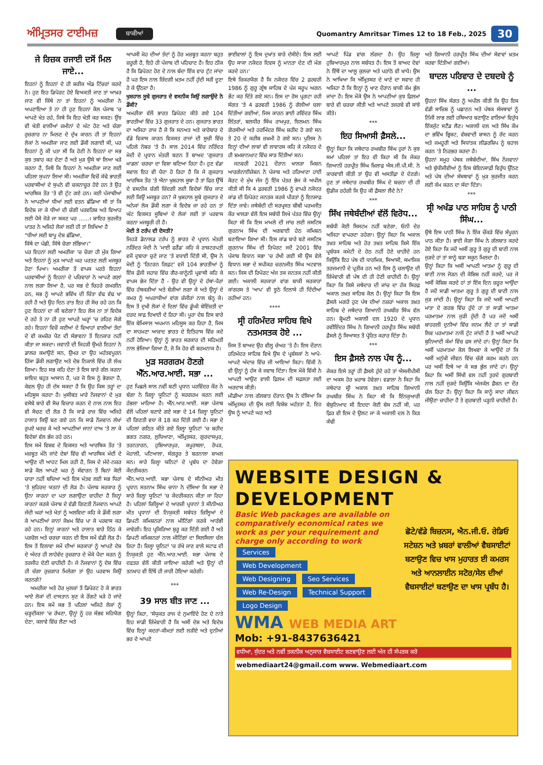ਅੰਮ੍ਰਿਤਸਰ ਟਾਈਮਜ਼
ਬਾਕੀਆਂ
Quomantry Amritsar Times 12 to 18 Feb., 2025
30
ਜੇ ਰਿਜ਼ਕ ਰਜਾਈ ਦਸੋਂ ਮਿਲ ਜਾਏ...
ਇਹਨਾਂ ਨੂੰ ਇਹਨਾਂ ਦੇ ਹੀ ਸ਼ਰੀਕ ਔਡ ਟਿੱਚਰਾਂ ਕਰਦੇ ਨੇ। ਹੁਣ ਇਹ ਡਿਪੋਰਟ ਹੋਏ ਵਿਅਕਤੀ ਜਾਣ ਤਾਂ ਆਖ਼ਰ ਜਾਣ ਵੀ ਕਿੱਥੇ ਨਾ ਤਾਂ ਇਹਨਾਂ ਨੂੰ ਅਮਰੀਕਾ ਨੇ ਅਪਣਾਇਆ ਤੇ ਨਾ ਹੀ ਹੁਣ ਇਹਨਾਂ ਕੋਲ ਪੰਜਾਬ 'ਚ ਆਪਣੇ ਖੇਤ ਰਹੇ, ਜਿਥੇ ਕਿ ਇਹ ਖੇਤੀ ਕਰ ਸਕਣ। ਉਂਝ ਵੀ ਖੇਤੀ ਵਾਲੀਆਂ ਜ਼ਮੀਨਾਂ ਦੇ ਘੱਟ ਹੋਣ ਅਤੇ ਚੰਗਾ ਰੁਜ਼ਗਾਰ ਨਾ ਮਿਲਣ ਦੇ ਦੁੱਖ ਕਾਰਨ ਹੀ ਤਾਂ ਇਹਨਾਂ ਲੋਕਾਂ ਨੇ ਅਮਰੀਕਾ ਜਾਣ ਲਈ ਡੌਂਕੀ ਲਗਾਈ ਸੀ, ਪਰ ਇਹਨਾਂ ਨੂੰ ਕੀ ਪਤਾ ਸੀ ਕਿ ਹੋਣੀ ਨੇ ਇਹਨਾਂ ਦਾ ਸਭ ਕੁਝ ਤਬਾਹ ਕਰ ਦੇਣਾ ਹੈ ਅਤੇ ਮੁੜ ਉਸੇ ਥਾਂ ਲਿਆ ਖੜੇ ਕਰਨਾ ਹੈ, ਜਿਥੋਂ ਕਿ ਇਹਨਾਂ ਨੇ ਅਮਰੀਕਾ ਜਾਣ ਲਈ ਪਹਿਲਾ ਸੁਪਨਾ ਲਿਆ ਸੀ। ਅਮਰੀਕਾ ਵਿਚੋਂ ਕੱਢੇ ਭਾਰਤੀ ਪਰਵਾਸੀਆਂ ਦੇ ਸੁਪਨੇ ਵੀ ਚਕਨਾਚੂਰ ਹੋਏ ਹਨ ਤੇ ਉਹ ਆਰਥਿਕ ਤੌਰ 'ਤੇ ਵੀ ਟੁੱਟ ਗਏ ਹਨ। ਕਈ ਪੰਜਾਬੀਆਂ ਨੇ ਆਪਣੀਆਂ ਧੀਆਂ ਲਈ ਵਤਨ ਛੱਡਿਆ ਸੀ ਤਾਂ ਕਿ ਵਿਦੇਸ਼ ਜਾ ਕੇ ਧੀਆਂ ਦੀ ਚੰਗੀ ਪਰਵਰਿਸ਼ ਅਤੇ ਵਿਆਹ ਲਈ ਪੈਸੇ ਜੋੜੇ ਜਾ ਸਕਣ ਪਰ ......। ਸ਼ਾਇਰ ਸੁਰਜੀਤ ਪਾਤਰ ਨੇ ਅਜਿਹੇ ਲੋਕਾਂ ਲਈ ਹੀ ਤਾਂ ਲਿਖਿਆ ਹੈ
"ਧੀਆਂ ਲਈ ਬਾਪੂ ਦੇਸ਼ ਛੱਡਿਆ,
ਕਿੱਥੇ ਦਾ ਪੰਛੀ, ਕਿੱਥੇ ਚੋਗਾ ਲੱਭਿਆ।"
ਪਰ ਇਹਨਾਂ ਲਈ ਅਮਰੀਕਾ 'ਚ ਚੋਗਾ ਹੀ ਮੁੱਕ ਗਿਆ ਅਤੇ ਇਹਨਾਂ ਨੂੰ ਮੁੜ ਆਪਣੇ ਘਰ ਪਰਤਣ ਲਈ ਮਜਬੂਰ ਹੋਣਾ ਪਿਆ। ਅਮਰੀਕਾ ਤੋਂ ਵਾਪਸ ਪਰਤੇ ਇਹਨਾਂ ਪਰਵਾਸੀਆਂ ਨੂੰ ਇਹਨਾਂ ਦੇ ਪਰਿਵਾਰਾਂ ਨੇ ਆਪਣੇ ਗਲ਼ਾਂ ਨਾਲ ਲਗਾ ਲਿਆ ਹੈ, ਪਰ ਸਭ ਦੇ ਚਿਹਰੇ ਗਮਗੀਨ ਹਨ, ਸਭ ਨੂੰ ਆਪਣੇ ਭਵਿੱਖ ਦੀ ਚਿੰਤਾ ਵੱਢ ਵੱਢ ਖਾ ਰਹੀ ਹੈ ਅਤੇ ਉਹ ਦਿਨ ਰਾਤ ਇਹ ਹੀ ਸੋਚ ਰਹੇ ਹਨ ਕਿ ਹੁਣ ਇਹਨਾਂ ਦਾ ਕੀ ਬਣੇਗਾ? ਇਹ ਲੋਕ ਨਾ ਤਾਂ ਵਿਦੇਸ਼ ਦੇ ਰਹੇ ਤੇ ਨਾ ਹੀ ਹੁਣ ਆਪਣੇ ਘਰ੍ਹਾਂ 'ਚ ਰਹਿਣ ਜੋਗੇ ਰਹੇ। ਇਹਨਾਂ ਵਿਚੋਂ ਕਈਆਂ ਦੇ ਵਿਆਹਾਂ ਵਾਲੀਆਂ ਤੰਦਾਂ ਦੇ ਵੀ ਕਮਜ਼ੋਰ ਪੈਣ ਦੀ ਸੰਭਾਵਨਾ ਤੋਂ ਇਨਕਾਰ ਨਹੀਂ ਕੀਤਾ ਜਾ ਸਕਦਾ। ਜਵਾਨੀ ਦੀ ਜਿਹੜੀ ਉਮਰੇ ਇਹਨਾਂ ਨੇ ਡਾਲਰ ਕਮਾਉਣੇ ਸਨ, ਉਮਰ ਦਾ ਉਹ ਮਹੱਤਵਪੂਰਨ ਹਿੱਸਾ ਡੌਂਕੀ ਲਗਾਉਣ ਅਤੇ ਦੇਸ਼ ਨਿਕਾਲੇ ਵਿੱਚ ਹੀ ਲੰਘ ਗਿਆ। ਇਹ ਸਭ ਕਹਿ ਦੇਣਾ ਤੇ ਇਸ ਬਾਰੇ ਗੱਲ ਕਰਨਾ ਸ਼ਾਇਦ ਬਹੁਤ ਆਸਾਨ ਹੈ, ਪਰ ਜੋ ਇਸ ਨੂੰ ਭੋਗਦਾ ਹੈ, ਕੇਵਲ ਉਹ ਹੀ ਦੱਸ ਸਕਦਾ ਹੈ ਕਿ ਉਹ ਕਿਸ ਤਰ੍ਹਾਂ ਦਾ ਮਹਿਸੂਸ ਕਰਦਾ ਹੈ। ਮੁਸੀਬਤ ਮਾਰੇ ਨੌਜਵਾਨਾਂ ਦੇ ਮੁੜ ਵਸੇਬੇ ਬਾਰੇ ਵੀ ਸੋਚ ਵਿਚਾਰ ਕਰਨ ਦੇ ਨਾਲ ਨਾਲ ਇਹ ਵੀ ਸੋਚਣ ਦੀ ਲੋੜ ਹੈ ਕਿ ਸਾਡੇ ਰਾਜ ਵਿੱਚ ਅਜਿਹੇ ਹਾਲਾਤ ਕਿਉਂ ਬਣ ਗਏ ਹਨ ਕਿ ਸਾਡੇ ਨੌਜਵਾਨ ਲੱਖਾਂ ਰੁਪਏ ਖਰਚ ਕੇ ਅਤੇ ਆਪਣੀਆਂ ਜਾਨਾਂ ਦਾਅ 'ਤੇ ਲਾ ਕੇ ਵਿਦੇਸ਼ਾਂ ਵੱਲ ਭੱਜ ਰਹੇ ਹਨ।
ਇਸ ਸਮੇਂ ਵਿਸ਼ਵ ਦੇ ਵਿਕਸਤ ਅਤੇ ਆਰਥਿਕ ਤੌਰ 'ਤੇ ਮਜ਼ਬੂਤ ਮੰਨੇ ਜਾਂਦੇ ਦੇਸ਼ਾਂ ਵਿੱਚ ਵੀ ਆਰਥਿਕ ਮੰਦੀ ਦੇ ਆਉਣ ਦੀ ਆਹਟ ਮਿਲ ਰਹੀ ਹੈ, ਜਿਸ ਦੇ ਮੱਦੇ-ਨਜ਼ਰ ਸਾਡੇ ਕੋਲ ਆਪਣੇ ਘਰ ਨੂੰ ਸੰਵਾਰਨ ਤੋਂ ਬਿਨਾਂ ਕੋਈ ਚਾਰਾ ਨਹੀਂ ਬਚਿਆ ਅਤੇ ਇਸ ਮੰਤਵ ਲਈ ਸਭ ਧਿਰਾਂ 'ਤੇ ਸੁਹਿਰਦ ਯਤਨਾਂ ਦੀ ਲੋੜ ਹੈ। ਪੰਜਾਬ ਸਰਕਾਰ ਨੂੰ ਉਨਾ ਕਾਰਨਾਂ ਦਾ ਪਤਾ ਲਗਾਉਣਾ ਚਾਹੀਦਾ ਹੈ ਜਿਨ੍ਹਾਂ ਕਾਰਨਾਂ ਕਰਕੇ ਪੰਜਾਬ ਦੇ ਵੱਡੀ ਗਿਣਤੀ ਨੌਜਵਾਨ ਆਪਣੇ ਜੱਦੀ ਘਰਾਂ ਅਤੇ ਖੇਤਾਂ ਨੂੰ ਅਲਵਿਦਾ ਕਹਿ ਕੇ ਡੌਂਕੀ ਲਗਾ ਕੇ ਆਪਣੀਆਂ ਜਾਨਾਂ ਜੋਖ਼ਮ ਵਿੱਚ ਪਾ ਕੇ ਪਰਵਾਸ ਕਰ ਰਹੇ ਹਨ। ਇਨ੍ਹਾਂ ਕਾਰਨਾਂ ਅਤੇ ਹਾਲਾਤ ਬਾਰੇ ਠਿੱਠ ਕੇ ਪੜਚੋਲ ਅਤੇ ਚਰਚਾ ਕਰਨ ਦੀ ਇਸ ਸਮੇਂ ਵੱਡੀ ਲੋੜ ਹੈ। ਇਸ ਤੋਂ ਇਲਾਵਾ ਸਮੇਂ ਦੀਆਂ ਸਰਕਾਰਾਂ ਨੂੰ ਆਪਣੇ ਦੇਸ਼ ਦੇ ਅੰਦਰ ਹੀ ਲਾਹੇਵੰਦ ਰੁਜ਼ਗਾਰ ਦੇ ਮੌਕੇ ਪੈਦਾ ਕਰਨ ਨੂੰ ਤਰਜੀਹ ਦੇਣੀ ਚਾਹੀਦੀ ਹੈ। ਜੇ ਨੌਜਵਾਨਾਂ ਨੂੰ ਦੇਸ਼ ਵਿੱਚ ਹੀ ਚੰਗਾ ਰੁਜ਼ਗਾਰ ਮਿਲੇਗਾ ਤਾਂ ਉਹ ਪਰਵਾਸ ਕਿਉਂ ਕਰਨਗੇ?
ਅਮਰੀਕਾ ਅਤੇ ਹੋਰ ਮੁਲਕਾਂ ਤੋਂ ਡਿਪੋਰਟ ਹੋ ਕੇ ਭਾਰਤ ਆਏ ਲੋਕਾਂ ਦੀ ਦਾਸਤਾਨ ਸੁਣ ਕੇ ਰੌਂਗਟੇ ਖੜੇ ਹੋ ਜਾਂਦੇ ਹਨ। ਇਸ ਸਮੇਂ ਸਭ ਤੋਂ ਪਹਿਲਾਂ ਅਜਿਹੇ ਲੋਕਾਂ ਨੂੰ ਚੜ੍ਹਦੀਕਲਾ 'ਚ ਰੱਖਣਾ, ਉਨ੍ਹਾਂ ਨੂੰ ਹਰ ਸੰਭਵ ਸਹਿਯੋਗ ਦੇਣਾ, ਕਲਾਵੇ ਵਿੱਚ ਲੈਣਾ ਅਤੇ
ਆਪਸੀ ਮੋਹ ਦੀਆਂ ਤੰਦਾਂ ਨੂੰ ਹੋਰ ਮਜ਼ਬੂਤ ਕਰਨਾ ਬਹੁਤ ਜ਼ਰੂਰੀ ਹੈ, ਇਹੋ ਹੀ ਪੰਜਾਬ ਦੀ ਪਹਿਚਾਣ ਹੈ। ਇਹ ਠੀਕ ਹੈ ਕਿ ਡਿਪੋਰਟ ਹੋਣ ਦੇ ਨਾਲ ਬੰਦਾ ਇੱਕ ਵਾਰ ਟੁੱਟ ਜਾਂਦਾ ਹੈ ਪਰ ਇਸ ਨਾਲ ਜ਼ਿੰਦਗੀ ਖ਼ਤਮ ਨਹੀਂ ਹੁੰਦੀ ਸਗੋਂ ਦੂਣਾ ਹੋ ਕੇ ਉੱਠਦਾ ਹੈ।
ਖੁਸ਼ਹਾਲ ਸੂਬੇ ਗੁਜਰਾਤ ਦੇ ਵਸਨੀਕ ਕਿਉਂ ਲਗਾਉਂਦੇ ਨੇ ਡੌਂਕੀ?
ਅਮਰੀਕਾ ਵੱਲੋਂ ਭਾਰਤ ਡਿਪੋਰਟ ਕੀਤੇ ਗਏ 104 ਭਾਰਤੀਆਂ ਵਿੱਚ 33 ਗੁਜਰਾਤ ਦੇ ਹਨ। ਗੁਜਰਾਤ ਭਾਰਤ ਦਾ ਅਜਿਹਾ ਰਾਜ ਹੈ ਜੋ ਕਿ ਸਨਅਤ ਅਤੇ ਕਾਰੋਬਾਰ ਦੇ ਵੱਡੇ ਵਿਕਾਸ ਕਾਰਨ ਵਿਕਸਤ ਰਾਜਾਂ ਦੀ ਸੂਚੀ ਵਿੱਚ ਪਹਿਲੇ ਨੰਬਰ 'ਤੇ ਹੈ। ਸਾਲ 2014 ਵਿੱਚ ਨਰਿੰਦਰ ਮੋਦੀ ਦੇ ਪ੍ਰਧਾਨ ਮੰਤਰੀ ਬਣਨ ਤੋਂ ਬਾਅਦ 'ਗੁਜਰਾਤ ਮਾਡਲ' ਚਰਚਾ ਦਾ ਵਿਸ਼ਾ ਬਣਿਆ ਰਿਹਾ ਹੈ। ਹੁਣ ਵੱਡਾ ਸਵਾਲ ਇਹ ਵੀ ਪੈਦਾ ਹੋ ਰਿਹਾ ਹੈ ਕਿ ਜੇ ਗੁਜਰਾਤ ਆਰਥਿਕ ਤੌਰ 'ਤੇ ਐਨਾ ਖੁਸ਼ਹਾਲ ਸੂਬਾ ਹੈ ਤਾਂ ਫਿਰ ਉੱਥੋਂ ਦੇ ਵਸਨੀਕ ਚੰਗੀ ਜ਼ਿੰਦਗੀ ਲਈ ਵਿਦੇਸ਼ਾਂ ਵਿੱਚ ਜਾਣ ਲਈ ਕਿਉਂ ਮਜਬੂਰ ਹਨ? ਜੇ ਖੁਸ਼ਹਾਲ ਸੂਬੇ ਗੁਜਰਾਤ ਦੇ ਅਨੇਕਾਂ ਲੋਕ ਡੌਂਕੀ ਲਗਾ ਕੇ ਵਿਦੇਸ਼ ਜਾ ਰਹੇ ਹਨ ਤਾਂ ਘੱਟ ਵਿਕਸਤ ਸੂਬਿਆਂ ਦੇ ਲੋਕਾਂ ਲਈ ਤਾਂ ਪਰਵਾਸ ਕਰਨਾ ਮਜਬੂਰੀ ਹੀ ਹੈ।
ਮੋਦੀ ਤੇ ਟਰੰਪ ਦੀ ਦੋਸਤੀ?
ਜਿਹੜੇ ਡੋਨਾਲਡ ਟਰੰਪ ਨੂੰ ਭਾਰਤ ਦੇ ਪ੍ਰਧਾਨ ਮੰਤਰੀ ਨਰਿੰਦਰ ਮੋਦੀ ਨੇ 'ਮਾਈ ਫਰੈਂਡ' ਕਹਿ ਕੇ ਰਾਸ਼ਟਰਪਤੀ ਵਜੋਂ ਦੁਬਾਰਾ ਚੁਣੇ ਜਾਣ 'ਤੇ ਵਧਾਈ ਦਿੱਤੀ ਸੀ, ਉਸ ਨੇ ਮੋਦੀ ਨੂੰ 'ਰਿਟਰਨ ਗਿਫ਼ਟ' ਵਜੋਂ 104 ਭਾਰਤੀਆਂ ਨੂੰ ਇੱਕ ਫ਼ੌਜੀ ਜਹਾਜ਼ ਵਿੱਚ ਗੈਰ-ਕਾਨੂੰਨੀ ਪ੍ਰਵਾਸੀ ਕਹਿ ਕੇ ਵਾਪਸ ਭੇਜ ਦਿੱਤਾ ਹੈ - ਉਹ ਵੀ ਉਨ੍ਹਾਂ ਦੇ ਹੱਥਾਂ-ਪੈਰਾਂ ਵਿੱਚ ਹੱਥਕੜੀਆਂ ਅਤੇ ਬੇੜੀਆਂ ਲਗਾ ਕੇ ਅਤੇ ਉਨ੍ਹਾਂ ਦੇ ਕਮਰ ਨੂੰ ਅਪਰਾਧੀਆਂ ਵਾਂਗ ਜ਼ੰਜੀਰਾਂ ਨਾਲ ਬੰਨ੍ਹ ਕੇ। ਇਸ ਤੋਂ ਦੁਖੀ ਲੋਕਾਂ ਦੇ ਦਿਲਾਂ ਵਿੱਚ ਡੂੰਘੀ ਬੇਇੱਜ਼ਤੀ ਦਾ ਦਰਦ ਸਾਫ਼ ਦਿਖਾਈ ਦੇ ਰਿਹਾ ਸੀ। ਪੂਰਾ ਦੇਸ਼ ਇਸ ਬਾਰੇ ਇੱਕ ਬੇਮਿਸਾਲ ਅਪਮਾਨ ਮਹਿਸੂਸ ਕਰ ਰਿਹਾ ਹੈ, ਜਿਸ ਦਾ ਸਾਹਮਣਾ ਆਜ਼ਾਦ ਭਾਰਤ ਦੇ ਇਤਿਹਾਸ ਵਿੱਚ ਕਦੇ ਨਹੀਂ ਹੋਇਆ। ਉਨ੍ਹਾਂ ਨੂੰ ਭਾਰਤ ਸਰਕਾਰ ਦੀ ਸਹਿਮਤੀ ਨਾਲ ਭੇਜਿਆ ਗਿਆ ਹੈ, ਜੋ ਕਿ ਹੋਰ ਵੀ ਸ਼ਰਮਨਾਕ ਹੈ।
ਮੁੜ ਸਰਗਰਮ ਹੋਣਗੇ ਐੱਨ.ਆਰ.ਆਈ. ਸਭਾ ...
ਹੁਣ ਪਿਛਲੇ ਸਾਲ ਨਵੀਂ ਬਣੀ ਪ੍ਰਧਾਨ ਪਰਵਿੰਦਰ ਕੌਰ ਨੇ ਬੰਗਾ ਨੇ ਜ਼ਿਲ੍ਹਾ ਯੂਨਿਟਾਂ ਨੂੰ ਸਰਗਰਮ ਕਰਨ ਲਈ ਹੰਭਲਾ ਮਾਰਿਆ ਹੈ। ਐੱਨ.ਆਰ.ਆਈ. ਸਭਾ ਪੰਜਾਬ ਵੱਲੋਂ ਪਹਿਲਾਂ ਬਣਾਏ ਗਏ ਸਭਾ ਦੇ 14 ਜ਼ਿਲ੍ਹਾ ਯੂਨਿਟਾਂ ਦੀ ਗਿਣਤੀ ਵਧਾ ਕੇ 18 ਕਰ ਦਿੱਤੀ ਗਈ ਹੈ। ਸਭਾ ਦੇ ਪਹਿਲਾਂ ਗਠਿਤ ਕੀਤੇ ਗਏ ਜ਼ਿਲ੍ਹਾ ਯੂਨਿਟਾਂ 'ਚ ਸ਼ਹੀਦ ਭਗਤ ਨਗਰ, ਲੁਧਿਆਣਾ, ਅੰਮ੍ਰਿਤਸਰ, ਗੁਰਦਾਸਪੁਰ, ਤਰਨਤਾਰਨ, ਹੁਸ਼ਿਆਰਪੁਰ, ਕਪੂਰਥਲਾ, ਰੋਪੜ, ਮੋਹਾਲੀ, ਪਟਿਆਲਾ, ਸੰਗਰੂਰ ਤੇ ਬਰਨਾਲਾ ਸ਼ਾਮਲ ਸਨ। ਸਾਰੇ ਜ਼ਿਲ੍ਹਾ ਯਨਿਟਾਂ ਦੇ ਪ੍ਰਬੰਧ ਦਾ ਹੋਵੇਗਾ ਕੇਂਦਰੀਕਰਨ
ਐੱਨ.ਆਰ.ਆਈ. ਸਭਾ ਪੰਜਾਬ ਦੇ ਸੀਨੀਅਰ ਮੀਤ ਪ੍ਰਧਾਨ ਸਤਨਾਮ ਸਿੰਘ ਚਾਨਾ ਨੇ ਦੱਸਿਆ ਕਿ ਸਭਾ ਦੇ ਸਾਰੇ ਜ਼ਿਲ੍ਹਾ ਯੂਨਿਟਾਂ 'ਚ ਕੇਂਦਰੀਕਰਨ ਕੀਤਾ ਜਾ ਰਿਹਾ ਹੈ। ਪਹਿਲਾਂ ਜ਼ਿਲ੍ਹਿਆਂ ਦੇ ਆਰਜ਼ੀ ਪ੍ਰਧਾਨਾਂ ਤੇ ਸੀਨੀਅਰ ਮੀਤ ਪ੍ਰਧਾਨਾਂ ਦੀ ਨਿਯੁਕਤੀ ਸਬੰਧਤ ਜ਼ਿਲ੍ਹਿਆਂ ਦੇ ਡਿਪਟੀ ਕਮਿਸ਼ਨਰਾਂ ਨਾਲ ਮੀਟਿੰਗਾਂ ਕਰਕੇ ਆਰੰਭੀ ਜਾਵੇਗੀ। ਇਹ ਪ੍ਰਕਿਰਿਆ ਸ਼ੁਰੂ ਕਰ ਦਿੱਤੀ ਗਈ ਹੈ ਅਤੇ ਡਿਪਟੀ ਕਮਿਸ਼ਨਰਾਂ ਨਾਲ ਮੀਟਿੰਗਾਂ ਦਾ ਸਿਲਸਿਲਾ ਚੱਲ ਰਿਹਾ ਹੈ। ਜ਼ਿਲ੍ਹਾ ਯੂਨਿਟਾਂ 'ਚ ਰੱਖੇ ਜਾਣ ਵਾਲੇ ਸਟਾਫ ਦੀ ਨਿਯੁਕਤੀ ਹੁਣ ਐੱਨ.ਆਰ.ਆਈ. ਸਭਾ ਪੰਜਾਬ ਦੇ ਦਫਤਰ ਵੱਲੋਂ ਕੀਤੀ ਜਾਇਆ ਕਰੇਗੀ ਅਤੇ ਉਨ੍ਹਾਂ ਦੀ ਤਨਖਾਹ ਵੀ ਇੱਥੋਂ ਹੀ ਜਾਰੀ ਹੋਇਆ ਕਰੇਗੀ।
***
39 ਸਾਲ ਬੀਤ ਜਾਣ ...
ਉਨ੍ਹਾਂ ਕਿਹਾ, 'ਸੰਯੁਕਤ ਰਾਜ ਦੇ ਨੁਮਾਇੰਦੇ ਹੋਣ ਦੇ ਨਾਤੇ ਇਹ ਸਾਡੀ ਜ਼ਿੰਮੇਵਾਰੀ ਹੈ ਕਿ ਅਸੀਂ ਦੇਸ਼ ਅਤੇ ਵਿਦੇਸ਼ ਵਿੱਚ ਇਨ੍ਹਾਂ ਕਦਰਾਂ-ਕੀਮਤਾਂ ਲਈ ਲੜੀਏ ਅਤੇ ਦੁਨੀਆਂ ਭਰ ਦੇ ਆਪਣੇ
ਭਾਈਵਾਲਾਂ ਨੂੰ ਇਸ ਦੁਖਾਂਤ ਬਾਰੇ ਦੱਸੀਏ। ਇਸ ਲਈ ਉਹ ਸਾਕਾ ਨਕੋਦਰ ਦਿਵਸ ਨੂੰ ਮਾਨਤਾ ਦੇਣ ਦੀ ਮੰਗ ਕਰਦੇ ਹਨ।'
ਇਥੇ ਜ਼ਿਕਰਯੋਗ ਹੈ ਕਿ ਨਕੋਦਰ ਵਿੱਚ 2 ਫ਼ਰਵਰੀ 1986 ਨੂੰ ਗੁਰੂ ਗ੍ਰੰਥ ਸਾਹਿਬ ਦੇ ਪੰਜ ਸਰੂਪ ਅਗਨ ਭੇਂਟ ਕਰ ਦਿੱਤੇ ਗਏ ਸਨ। ਇਸ ਦਾ ਰੋਸ ਪ੍ਰਗਟਾ ਰਹੀ ਸੰਗਤ 'ਤੇ 4 ਫ਼ਰਵਰੀ 1986 ਨੂੰ ਗੋਲੀਆਂ ਚਲਾ ਦਿੱਤੀਆਂ ਗਈਆਂ, ਜਿਸ ਕਾਰਨ ਭਾਈ ਰਵਿੰਦਰ ਸਿੰਘ ਲਿੱਤਰਾਂ, ਬਲਧੀਰ ਸਿੰਘ ਰਾਮਪੁਰ, ਝਿਲਮਨ ਸਿੰਘ ਗੋਰਸੀਆਂ ਅਤੇ ਹਰਮਿੰਦਰ ਸਿੰਘ ਸ਼ਹੀਦ ਹੋ ਗਏ ਸਨ ਤੇ 20 ਦੇ ਕਰੀਬ ਜ਼ਖ਼ਮੀ ਹੋ ਗਏ ਸਨ। ਪੁਲਿਸ ਨੇ ਇਨ੍ਹਾਂ ਦੀਆਂ ਲਾਸ਼ਾਂ ਵੀ ਲਾਵਾਰਸ ਕਹਿ ਕੇ ਨਕੋਦਰ ਦੇ ਹੀ ਸ਼ਮਸ਼ਾਨਘਾਟ ਵਿੱਚ ਸਾੜ ਦਿੱਤੀਆਂ ਸਨ।
ਜਨਵਰੀ 2021 ਦੌਰਾਨ ਖਾਲੜਾ ਮਿਸ਼ਨ ਆਰਗੇਨਾਈਜ਼ੇਸ਼ਨ ਨੇ ਪੰਜਾਬ ਅਤੇ ਹਰਿਆਣਾ ਹਾਈ ਕੋਰਟ ਦੇ ਮੁੱਖ ਜੱਜ ਨੂੰ ਇੱਕ ਪੱਤਰ ਭੇਜ ਕੇ ਅਪੀਲ ਕੀਤੀ ਸੀ ਕਿ 4 ਫ਼ਰਵਰੀ 1986 ਨੂੰ ਵਾਪਰੇ ਨਕੋਦਰ ਕਾਂਡ ਦੀ ਰਿਪੋਰਟ ਜਨਤਕ ਕਰਕੇ ਪੀੜਤਾਂ ਨੂੰ ਇਨਸਾਫ਼ ਦਿੱਤਾ ਜਾਵੇ। ਜਥੇਬੰਦੀ ਦੀ ਸਰਪ੍ਰਸਤ ਬੀਬੀ ਪਰਮਜੀਤ ਕੌਰ ਖਾਲੜਾ ਵੱਲੋਂ ਇਸ ਸਬੰਧੀ ਲਿਖੇ ਪੱਤਰ ਵਿੱਚ ਉਨ੍ਹਾਂ ਕਿਹਾ ਸੀ ਕਿ ਇਸ ਮਾਮਲੇ ਦੀ ਜਾਂਚ ਲਈ ਜਸਟਿਸ ਗੁਰਨਾਮ ਸਿੰਘ ਦੀ ਅਗਵਾਈ ਹੇਠ ਕਮਿਸ਼ਨ ਬਣਾਇਆ ਗਿਆ ਸੀ। ਇਸ ਕਾਂਡ ਬਾਰੇ ਬਣੇ ਜਸਟਿਸ ਗੁਰਨਾਮ ਸਿੰਘ ਦੀ ਰਿਪੋਰਟ ਜਦੋਂ 2001 ਵਿੱਚ ਪੰਜਾਬ ਵਿਧਾਨ ਸਭਾ 'ਚ ਰੱਖੀ ਗਈ ਸੀ ਉਸ ਵੇਲੇ ਵਿਧਾਨ ਸਭਾ ਦੇ ਸਪੀਕਰ ਚਰਨਜੀਤ ਸਿੰਘ ਅਟਵਾਲ ਸਨ। ਜਿਸ ਦੀ ਰਿਪੋਰਟ ਅੱਜ ਤਕ ਜਨਤਕ ਨਹੀਂ ਕੀਤੀ ਗਈ। ਅਕਾਲੀ ਸਰਕਾਰਾਂ ਵਾਂਗ ਬਾਕੀ ਸਰਕਾਰਾਂ ਕਾਂਗਰਸ ਤੇ 'ਆਪ' ਵੀ ਝੂਠੇ ਦਿਲਾਸੇ ਹੀ ਦਿੰਦੀਆਂ ਰਹੀਆਂ ਹਨ।
****
ਸ੍ਰੀ ਹਰਿਮੰਦਰ ਸਾਹਿਬ ਵਿਖੇ ਨਤਮਸਤਕ ਹੋਏ ...
ਜਿਸ ਤੋਂ ਬਾਅਦ ਉਹ ਵੀਲ੍ਹ ਚੇਅਰ 'ਤੇ ਹੈ। ਇਸ ਦੌਰਾਨ ਹਰਿਮੰਦਰ ਸਾਹਿਬ ਵਿਖੇ ਉਸ ਦੇ ਪ੍ਰਸ਼ੰਸਕਾਂ ਨੇ ਆਪੋ-ਆਪਣੇ ਅੰਦਾਜ਼ ਵਿੱਚ ਜੀ ਆਇਆਂ ਕਿਹਾ। ਵਿੱਕੀ ਨੇ ਵੀ ਉਨ੍ਹਾਂ ਨੂੰ ਹੱਸ ਕੇ ਜਵਾਬ ਦਿੱਤਾ। ਇਸ ਮੌਕੇ ਵਿੱਕੀ ਨੇ ਆਪਣੀ ਆਉਣ ਵਾਲੀ ਫ਼ਿਲਮ ਦੀ ਸਫ਼ਲਤਾ ਲਈ ਅਰਦਾਸ ਕੀਤੀ।
ਮੀਡੀਆ ਨਾਲ ਗੱਲਬਾਤ ਦੌਰਾਨ ਉਸ ਨੇ ਦੱਸਿਆ ਕਿ ਅੰਮ੍ਰਿਤਸਰ ਦੀ ਉਸ ਲਈ ਵਿਸ਼ੇਸ਼ ਮਹੱਤਤਾ ਹੈ, ਇਹ ਉਸ ਨੂੰ ਆਪਣੇ ਘਰ ਅਤੇ
ਆਪਣੇ ਪਿੰਡ ਵਾਂਗ ਲੱਗਦਾ ਹੈ। ਉਹ ਜ਼ਿਲ੍ਹਾ ਹੁਸ਼ਿਆਰਪੁਰ ਨਾਲ ਸਬੰਧਤ ਹੈ। ਇਸ ਤੋਂ ਬਾਅਦ ਦੋਵਾਂ ਨੇ ਇੱਥੋਂ ਦਾ ਆਲੂ ਕੁਲਚਾ ਅਤੇ ਪਰਾਂਠੇ ਵੀ ਖਾਧੇ। ਉਸ ਨੇ ਆਖਿਆ ਕਿ ਅੰਮ੍ਰਿਤਸਰ ਦੇ ਖਾਣੇ ਦਾ ਸਵਾਦ ਹੀ ਅਜਿਹਾ ਹੈ ਕਿ ਇਨ੍ਹਾਂ ਨੂੰ ਖਾਣ ਦੌਰਾਨ ਬਾਕੀ ਕੰਮ ਭੁੱਲ ਜਾਂਦਾ ਹੈ। ਇਸ ਮੌਕੇ ਉਸ ਨੇ ਆਪਣੀਆਂ ਕੁਝ ਫ਼ਿਲਮਾਂ ਬਾਰੇ ਵੀ ਚਰਚਾ ਕੀਤੀ ਅਤੇ ਆਪਣੇ ਤਜਰਬੇ ਵੀ ਸਾਂਝੇ ਕੀਤੇ।
***
ਇਹ ਸਿਆਸੀ ਫ਼ੈਸਲੇ...
ਉਨ੍ਹਾਂ ਕਿਹਾ ਕਿ ਜਥੇਦਾਰ ਰਘਬੀਰ ਸਿੰਘ ਹੁਰਾਂ ਨੇ ਕੁਝ ਸਮਾਂ ਪਹਿਲਾਂ ਤਾਂ ਇਹ ਵੀ ਕਿਹਾ ਸੀ ਕਿ ਜੇਕਰ ਗਿਆਨੀ ਹਰਪ੍ਰੀਤ ਸਿੰਘ ਖ਼ਿਲਾਫ਼ ਐਸ.ਜੀ.ਪੀ.ਸੀ. ਨੇ ਕਾਰਵਾਈ ਕੀਤੀ ਤਾਂ ਉਹ ਵੀ ਅਸਤੀਫ਼ਾ ਦੇ ਦੇਣਗੇ। ਹੁਣ ਤਾਂ ਜਥੇਦਾਰ ਰਘਬੀਰ ਸਿੰਘ ਦੇ ਬਚਨਾ ਦੀ ਹੀ ਉਡੀਕ ਰਹੇਗੀ ਕਿ ਉਹ ਕੀ ਫ਼ੈਸਲਾ ਲੈਂਦੇ ਨੇ?
***
ਸਿੱਖ ਜਥੇਬੰਦੀਆਂ ਵੱਲੋਂ ਵਿਰੋਧ...
ਸਬੰਧੀ ਕੋਈ ਸਿਸਟਮ ਨਹੀਂ ਬਣੇਗਾ, ਓਨੀ ਦੇਰ ਅਜਿਹਾ ਵਾਪਰਦਾ ਰਹੇਗਾ। ਉਨ੍ਹਾਂ ਕਿਹਾ ਕਿ ਅਕਾਲ ਤਖ਼ਤ ਸਾਹਿਬ ਅਤੇ ਹੋਰ ਤਖ਼ਤ ਸਾਹਿਬ ਕਿਸੇ ਇੱਕ ਪ੍ਰਬੰਧਕ ਕਮੇਟੀ ਦੇ ਹੇਠ ਨਹੀਂ ਹੋਣੇ ਚਾਹੀਦੇ ਹਨ ਕਿਉਂਕਿ ਇਹ ਪੰਥ ਦੀ ਧਾਰਮਿਕ, ਸਿਆਸੀ, ਸਮਾਜਿਕ ਤਰਜਮਾਨੀ ਦੇ ਪ੍ਰਤੀਕ ਹਨ ਅਤੇ ਇਸ ਨੂੰ ਚਲਾਉਣ ਦੀ ਜ਼ਿੰਮੇਵਾਰੀ ਵੀ ਪੰਥ ਦੀ ਹੀ ਹੋਣੀ ਚਾਹੀਦੀ ਹੈ। ਉਨ੍ਹਾਂ ਕਿਹਾ ਕਿ ਕਿਸੇ ਜਥੇਦਾਰ ਦੀ ਜਾਂਚ ਦਾ ਹੱਕ ਸਿਰਫ਼ ਅਕਾਲ ਤਖ਼ਤ ਸਾਹਿਬ ਕੋਲ ਹੈ। ਉਨ੍ਹਾਂ ਕਿਹਾ ਕਿ ਇਸ ਫ਼ੈਸਲੇ ਮਗਰੋਂ ਹੁਣ ਪੰਥ ਦੀਆਂ ਨਜ਼ਰਾਂ ਅਕਾਲ ਤਖ਼ਤ ਸਾਹਿਬ ਦੇ ਜਥੇਦਾਰ ਗਿਆਨੀ ਰਘਬੀਰ ਸਿੰਘ ਵੱਲ ਹਨ। ਸ਼੍ਰੋਮਣੀ ਅਕਾਲੀ ਦਲ 1920 ਦੇ ਪ੍ਰਧਾਨ ਰਵੀਇੰਦਰ ਸਿੰਘ ਨੇ ਗਿਆਨੀ ਹਰਪ੍ਰੀਤ ਸਿੰਘ ਸਬੰਧੀ ਫ਼ੈਸਲੇ ਨੂੰ ਸਿਆਸਤ ਤੋਂ ਪ੍ਰੇਰਿਤ ਕਰਾਰ ਦਿੱਤਾ ਹੈ।
***
ਇਸ ਫ਼ੈਸਲੇ ਨਾਲ ਪੰਥ ਨੂੰ...
ਜੇਕਰ ਇਸੇ ਤਰ੍ਹਾਂ ਹੀ ਫ਼ੈਸਲੇ ਹੁੰਦੇ ਰਹੇ ਤਾਂ ਐਸਜੀਪੀਸੀ ਦਾ ਅਕਸ ਹੋਰ ਖ਼ਰਾਬ ਹੋਵੇਗਾ। ਵਡਾਲਾ ਨੇ ਕਿਹਾ ਕਿ ਜਥੇਦਾਰ ਸ੍ਰੀ ਅਕਾਲ ਤਖ਼ਤ ਸਾਹਿਬ ਗਿਆਨੀ ਰਘਬੀਰ ਸਿੰਘ ਨੇ ਕਿਹਾ ਸੀ ਕਿ ਇੰਨਕੁਆਰੀ ਬੇਬੁਨਿਆਦ ਸੀ ਇਦਦਾ ਕੋਈ ਬੇਸ ਨਹੀਂ ਸੀ, ਪਰ ਫ਼ਿਰ ਵੀ ਇਸ ਦੇ ਉਲਟ ਜਾ ਕੇ ਅਕਾਲੀ ਦਲ ਨੇ ਕਿੜ ਕੱਢੀ
ਅਤੇ ਗਿਆਨੀ ਹਰਪ੍ਰੀਤ ਸਿੰਘ ਦੀਆਂ ਸੇਵਾਵਾਂ ਖ਼ਤਮ ਕਰਵਾ ਦਿੱਤੀਆਂ ਗਈਆਂ।
ਬਾਦਲ ਪਰਿਵਾਰ ਦੇ ਦਬਦਬੇ ਨੂੰ ...
ਉਹਨਾਂ ਸਿੱਖ ਸੰਗਤ ਨੂੰ ਅਪੀਲ ਕੀਤੀ ਕਿ ਉਹ ਇਸ ਵੱਡੀ ਸਾਜ਼ਿਸ਼ ਨੂੰ ਪਛਾਣਨ ਅਤੇ ਪੰਥਕ ਸੰਸਥਾਵਾਂ ਨੂੰ ਨਿੱਜੀ ਲਾਭ ਲਈ ਹਥਿਆਰ ਬਣਾਉਣ ਵਾਲਿਆਂ ਵਿਰੁੱਧ ਇੱਕਜੁੱਟ ਸਟੈਂਡ ਲੈਣ। ਅਕਾਲੀ ਦਲ ਅਤੇ ਸਿੱਖ ਕੌਮ ਦਾ ਭਵਿੱਖ ਭ੍ਰਿਸ਼ਟ, ਵੰਸ਼ਵਾਦੀ ਸ਼ਾਸਨ ਨੂੰ ਰੱਦ ਕਰਨ ਅਤੇ ਜਮਹੂਰੀ ਅਤੇ ਸਿਧਾਂਤਕ ਲੀਡਰਸ਼ਿਪ ਨੂੰ ਬਹਾਲ ਕਰਨ 'ਤੇ ਨਿਰਭਰ ਕਰਦਾ ਹੈ।
ਉਹਨਾਂ ਸਮੂਹ ਪੰਥਕ ਜਥੇਬੰਦੀਆਂ, ਸਿੱਖ ਨੌਜਵਾਨਾਂ ਅਤੇ ਬੁੱਧੀਜੀਵੀਆਂ ਨੂੰ ਇਸ ਬੇਇਨਸਾਫ਼ੀ ਵਿਰੁੱਧ ਉੱਠਣ ਅਤੇ ਪੰਥ ਦੀਆਂ ਸੰਸਥਾਵਾਂ ਨੂੰ ਮੁੜ ਸੁਰਜੀਤ ਕਰਨ ਲਈ ਕੰਮ ਕਰਨ ਦਾ ਸੱਦਾ ਦਿੱਤਾ।
***
ਸ੍ਰੀ ਅਖੰਡ ਪਾਠ ਸਾਹਿਬ ਨੂੰ ਪਾਠੀ ਸਿੰਘ...
ਉਥੇ ਇਸ ਪਾਠੀ ਸਿੰਘ ਨੇ ਇੱਕ ਚੌਂਕੜੇ ਵਿੱਚ ਸੰਪੂਰਨ ਪਾਠ ਕੀਤਾ ਹੈ। ਭਾਈ ਜੋਗਾ ਸਿੰਘ ਨੇ ਗੱਲਬਾਤ ਕਰਦੇ ਹੋਏ ਕਿਹਾ ਕਿ ਜਦੋਂ ਅਸੀਂ ਗੁਰੂ ਤੇ ਗੁਰੂ ਦੀ ਬਾਣੀ ਨਾਲ ਜੁੜਦੇ ਹਾਂ ਤਾਂ ਸਾਨੂੰ ਬੜਾ ਸਕੂਨ ਮਿਲਦਾ ਹੈ।
ਉਨ੍ਹਾਂ ਕਿਹਾ ਕਿ ਅਸੀਂ ਆਪਣੀ ਆਤਮਾ ਨੂੰ ਗੁਰੂ ਦੀ ਬਾਣੀ ਨਾਲ ਜੋੜਨ ਦੀ ਕੋਸ਼ਿਸ਼ ਨਹੀਂ ਕਰਦੇ, ਪਰ ਜੇ ਅਸੀਂ ਕੋਸ਼ਿਸ਼ ਕਰਦੇ ਹਾਂ ਤਾਂ ਇੱਕ ਦਿਨ ਜ਼ਰੂਰ ਆਉਂਦਾ ਹੈ ਜਦੋਂ ਸਾਡੀ ਆਤਮਾ ਗੁਰੂ ਤੇ ਗੁਰੂ ਦੀ ਬਾਣੀ ਨਾਲ ਜੁੜ ਜਾਂਦੀ ਹੈ। ਉਨ੍ਹਾਂ ਕਿਹਾ ਕਿ ਜਦੋਂ ਅਸੀਂ ਆਪਣੀ ਮਾਤਾ ਦੇ ਗਰਭ ਵਿੱਚ ਹੁੰਦੇ ਹਾਂ ਤਾਂ ਸਾਡੀ ਆਤਮਾ ਪਰਮਾਤਮਾ ਨਾਲ ਜੁੜੀ ਹੁੰਦੀ ਹੈ ਪਰ ਜਦੋਂ ਅਸੀਂ ਬਾਹਰਲੀ ਦੁਨੀਆਂ ਵਿੱਚ ਜਨਮ ਲੈਂਦੇ ਹਾਂ ਤਾਂ ਸਾਡੀ ਲਿਵ ਪਰਮਾਤਮਾ ਨਾਲੋਂ ਟੁੱਟ ਜਾਂਦੀ ਹੈ ਤੇ ਅਸੀਂ ਆਪਣੇ ਬੁਨਿਆਦੀ ਕੰਮਾਂ ਵਿੱਚ ਫਸ ਜਾਂਦੇ ਹਾਂ। ਉਨ੍ਹਾਂ ਕਿਹਾ ਕਿ ਅਸੀਂ ਪਰਮਾਤਮਾ ਕੋਲ ਲਿਖਵਾ ਕੇ ਆਉਂਦੇ ਹਾਂ ਕਿ ਅਸੀਂ ਮਨੁੱਖੀ ਜੀਵਨ ਵਿੱਚ ਚੰਗੇ ਕਰਮ ਕਰਨੇ ਹਨ ਪਰ ਅਸੀਂ ਇਥੇ ਆ ਕੇ ਸਭ ਭੁੱਲ ਜਾਂਦੇ ਹਾਂ। ਉਨ੍ਹਾਂ ਕਿਹਾ ਕਿ ਅਸੀਂ ਸਿੱਖੀ ਵਲ ਨਹੀਂ ਤੁਰਦੇ ਗੁਰਬਾਣੀ ਨਾਲ ਨਹੀਂ ਜੁੜਦੇ ਕਿਉਂਕਿ ਅੱਜਕੱਲ ਫ਼ੈਸ਼ਨ ਦਾ ਦੌਰ ਚੱਲ ਰਿਹਾ ਹੈ। ਉਨ੍ਹਾਂ ਕਿਹਾ ਕਿ ਸਾਨੂੰ ਸਾਦਾ ਜੀਵਨ ਜੀਉਣਾ ਚਾਹੀਦਾ ਹੈ ਤੇ ਗੁਰਬਾਣੀ ਪੜ੍ਹਨੀ ਚਾਹੀਦੀ ਹੈ।
WEBSITE DESIGN &
DEVELOPMENT
Basic Web packages are available on comparatively economical rates we work as per your requirement and charge only according to work
Services
Web Development
Web Designing Seo Services
Web Re-Design Technical Support
Logo Design
WMA WEB MEDIA ART
Mob: +91-8437636421
ਛੋਟੇ/ਵੱਡੇ ਬਿਜ਼ਨਸ, ਐਨ.ਜੀ.ਓ. ਰੇਡਿਓ ਸਟੇਸ਼ਨ ਅਤੇ ਖ਼ਬਰਾਂ ਵਾਲੀਆਂ ਵੈਬਸਾਈਟਾਂ ਬਣਾਉਣ ਵਿਚ ਖਾਸ ਮੁਹਾਰਤ ਈ ਕਮਰਸ ਅਤੇ ਆਨਲਾਈਨ ਸਟੋਰ/ਸੇਲ ਦੀਆਂ ਵੈਬਸਾਈਟਾਂ ਬਣਾਉਣ ਦਾ ਖਾਸ ਪ੍ਰਬੰਧ ਹੈ।
ਵਧੀਆ, ਸੁੰਦਰ ਅਤੇ ਨਵੀਂ ਤਕਨੀਕ ਅਨੁਸਾਰ ਵੈਬਸਾਈਟ ਬਣਵਾਉਣ ਲਈ ਅੱਜ ਹੀ ਸੰਪਰਕ ਕਰੋ
webmediaart24@gmail.com www. Webmediaart.com